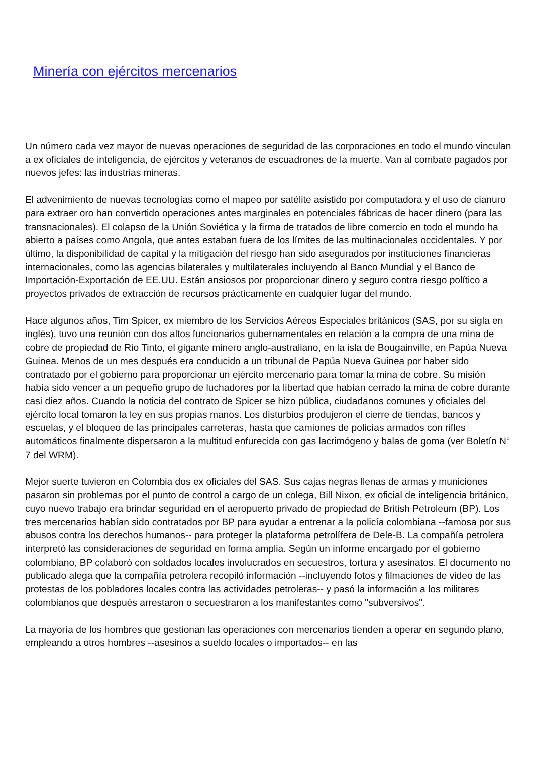Minería con ejércitos mercenarios
Un número cada vez mayor de nuevas operaciones de seguridad de las corporaciones en todo el mundo vinculan a ex oficiales de inteligencia, de ejércitos y veteranos de escuadrones de la muerte. Van al combate pagados por nuevos jefes: las industrias mineras.
El advenimiento de nuevas tecnologías como el mapeo por satélite asistido por computadora y el uso de cianuro para extraer oro han convertido operaciones antes marginales en potenciales fábricas de hacer dinero (para las transnacionales). El colapso de la Unión Soviética y la firma de tratados de libre comercio en todo el mundo ha abierto a países como Angola, que antes estaban fuera de los límites de las multinacionales occidentales. Y por último, la disponibilidad de capital y la mitigación del riesgo han sido asegurados por instituciones financieras internacionales, como las agencias bilaterales y multilaterales incluyendo al Banco Mundial y el Banco de Importación-Exportación de EE.UU. Están ansiosos por proporcionar dinero y seguro contra riesgo político a proyectos privados de extracción de recursos prácticamente en cualquier lugar del mundo.
Hace algunos años, Tim Spicer, ex miembro de los Servicios Aéreos Especiales británicos (SAS, por su sigla en inglés), tuvo una reunión con dos altos funcionarios gubernamentales en relación a la compra de una mina de cobre de propiedad de Rio Tinto, el gigante minero anglo-australiano, en la isla de Bougainville, en Papúa Nueva Guinea. Menos de un mes después era conducido a un tribunal de Papúa Nueva Guinea por haber sido contratado por el gobierno para proporcionar un ejército mercenario para tomar la mina de cobre. Su misión había sido vencer a un pequeño grupo de luchadores por la libertad que habían cerrado la mina de cobre durante casi diez años. Cuando la noticia del contrato de Spicer se hizo pública, ciudadanos comunes y oficiales del ejército local tomaron la ley en sus propias manos. Los disturbios produjeron el cierre de tiendas, bancos y escuelas, y el bloqueo de las principales carreteras, hasta que camiones de policías armados con rifles automáticos finalmente dispersaron a la multitud enfurecida con gas lacrimógeno y balas de goma (ver Boletín N° 7 del WRM).
Mejor suerte tuvieron en Colombia dos ex oficiales del SAS. Sus cajas negras llenas de armas y municiones pasaron sin problemas por el punto de control a cargo de un colega, Bill Nixon, ex oficial de inteligencia británico, cuyo nuevo trabajo era brindar seguridad en el aeropuerto privado de propiedad de British Petroleum (BP). Los tres mercenarios habían sido contratados por BP para ayudar a entrenar a la policía colombiana --famosa por sus abusos contra los derechos humanos-- para proteger la plataforma petrolífera de Dele-B. La compañía petrolera interpretó las consideraciones de seguridad en forma amplia. Según un informe encargado por el gobierno colombiano, BP colaboró con soldados locales involucrados en secuestros, tortura y asesinatos. El documento no publicado alega que la compañía petrolera recopiló información --incluyendo fotos y filmaciones de video de las protestas de los pobladores locales contra las actividades petroleras-- y pasó la información a los militares colombianos que después arrestaron o secuestraron a los manifestantes como "subversivos".
La mayoría de los hombres que gestionan las operaciones con mercenarios tienden a operar en segundo plano, empleando a otros hombres --asesinos a sueldo locales o importados-- en las